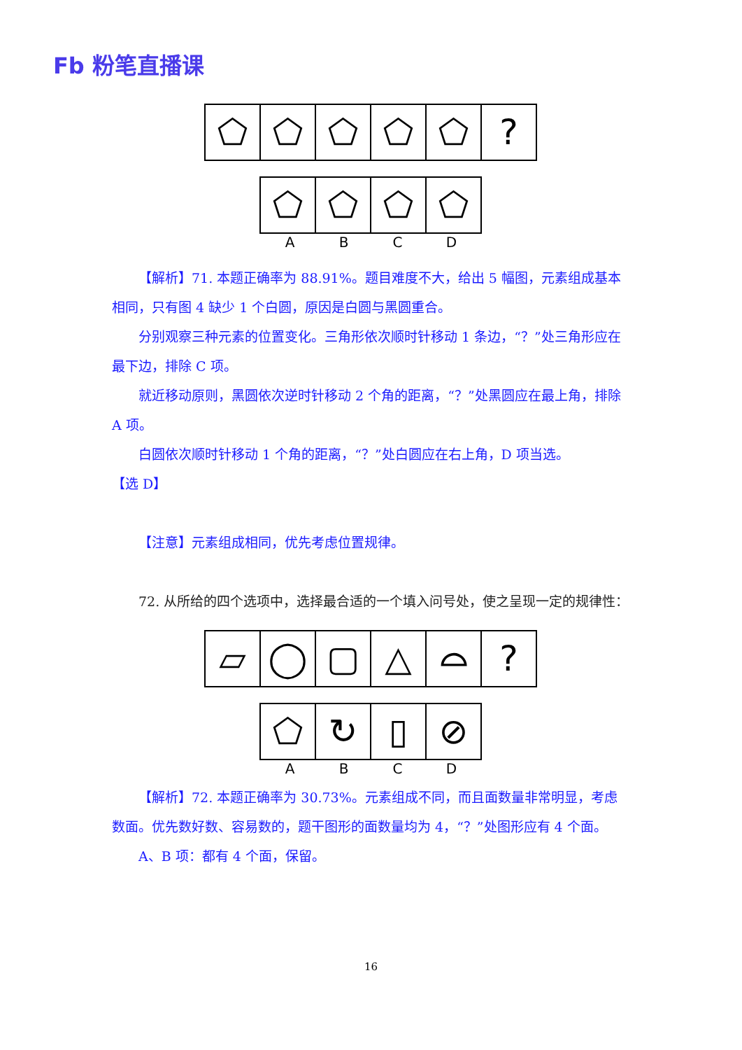Fb 粉笔直播课
⬠ ⬠ ⬠ ⬠ ⬠ ?
⬠ ⬠ ⬠ ⬠
A B C D
【解析】71. 本题正确率为 88.91%。题目难度不大，给出 5 幅图，元素组成基本相同，只有图 4 缺少 1 个白圆，原因是白圆与黑圆重合。
分别观察三种元素的位置变化。三角形依次顺时针移动 1 条边，“？”处三角形应在最下边，排除 C 项。
就近移动原则，黑圆依次逆时针移动 2 个角的距离，“？”处黑圆应在最上角，排除 A 项。
白圆依次顺时针移动 1 个角的距离，“？”处白圆应在右上角，D 项当选。
【选 D】
【注意】元素组成相同，优先考虑位置规律。
72. 从所给的四个选项中，选择最合适的一个填入问号处，使之呈现一定的规律性：
▱ ◯ ▢ △ ⌓ ?
⬠ ↻ ▯ ⊘
A B C D
【解析】72. 本题正确率为 30.73%。元素组成不同，而且面数量非常明显，考虑数面。优先数好数、容易数的，题干图形的面数量均为 4，“？”处图形应有 4 个面。
A、B 项：都有 4 个面，保留。
16